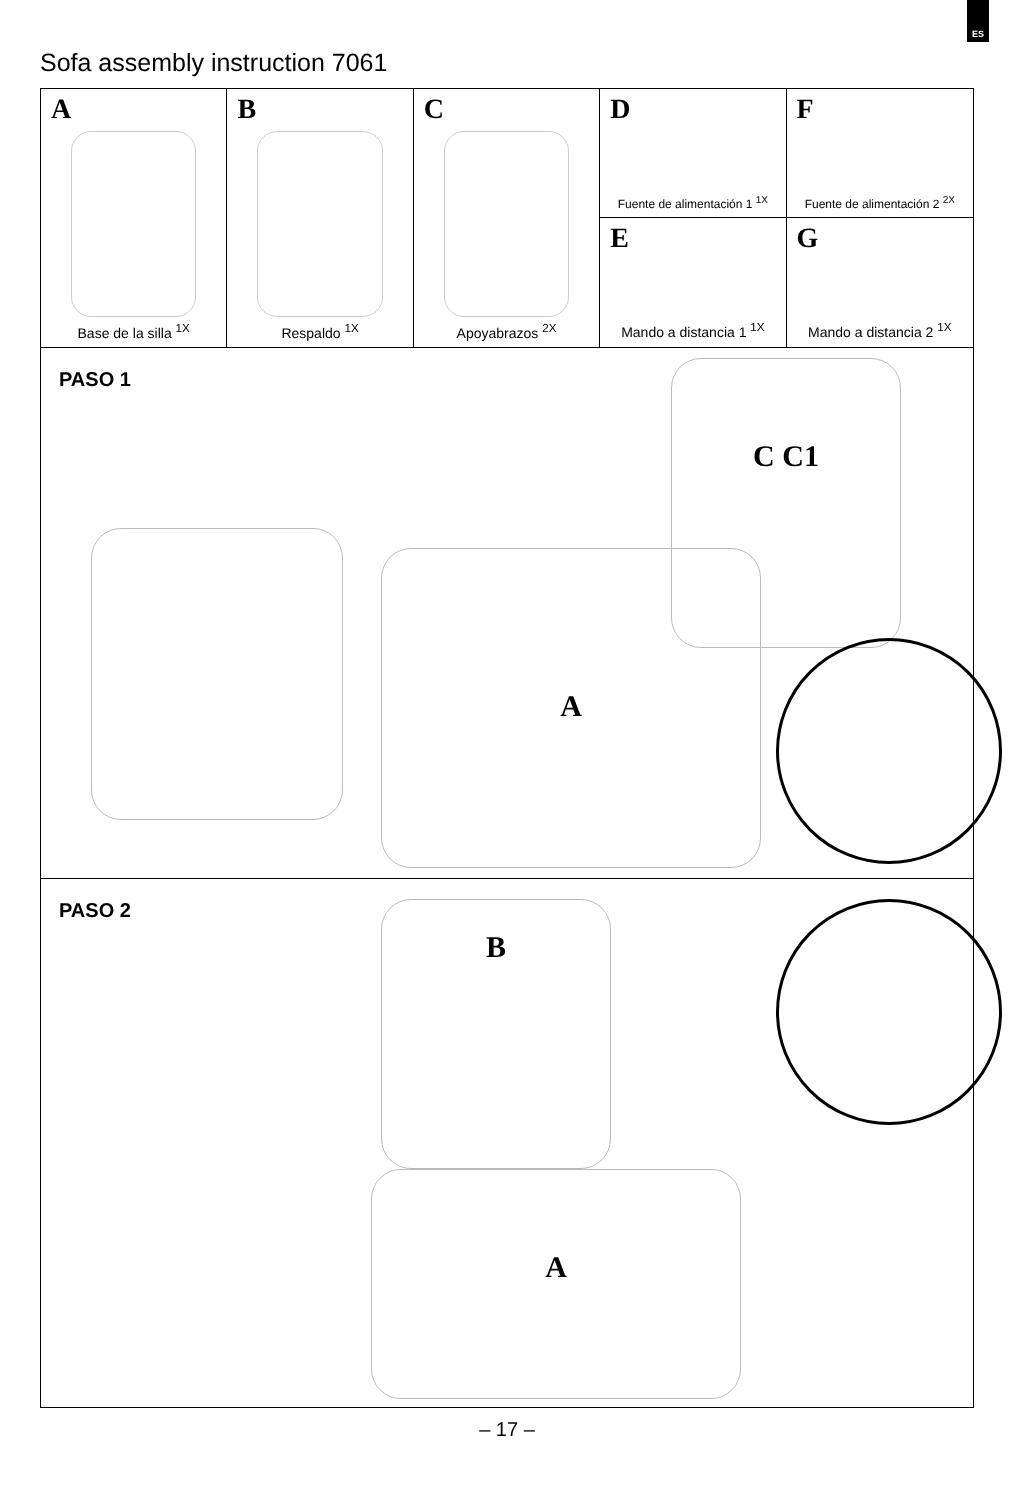ES
Sofa assembly instruction 7061
A
Base de la silla <sup>1X</sup>
B
Respaldo <sup>1X</sup>
C
Apoyabrazos <sup>2X</sup>
D
Fuente de alimentación 1 <sup>1X</sup>
E
Mando a distancia 1 <sup>1X</sup>
F
Fuente de alimentación 2 <sup>2X</sup>
G
Mando a distancia 2 <sup>1X</sup>
PASO 1
A
C C1
PASO 2
B
A
– 17 –